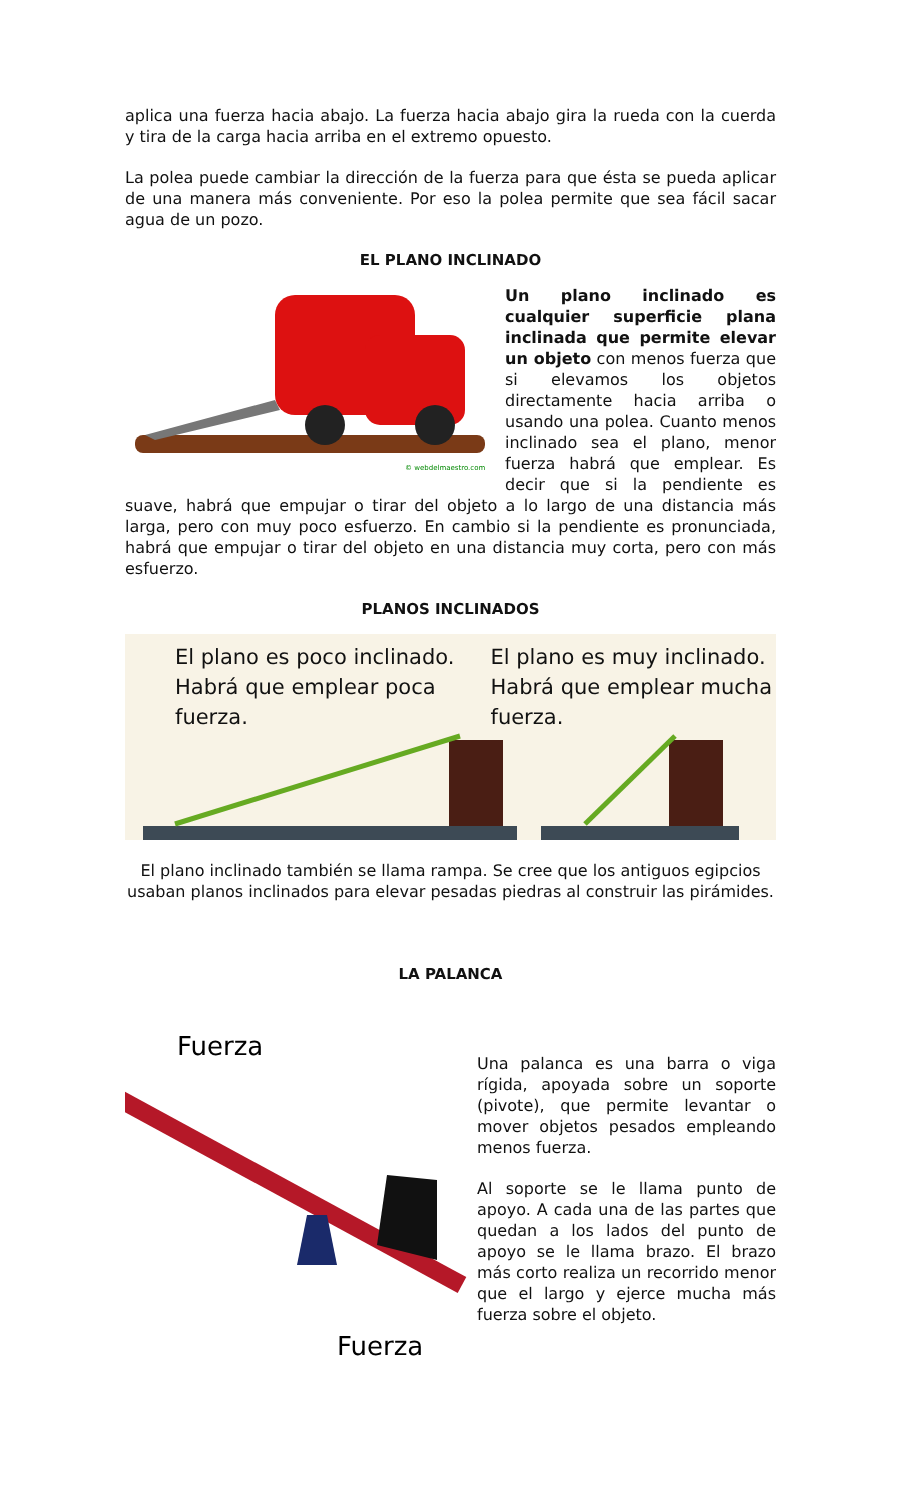aplica una fuerza hacia abajo. La fuerza hacia abajo gira la rueda con la cuerda y tira de la carga hacia arriba en el extremo opuesto.
La polea puede cambiar la dirección de la fuerza para que ésta se pueda aplicar de una manera más conveniente. Por eso la polea permite que sea fácil sacar agua de un pozo.
EL PLANO INCLINADO
© webdelmaestro.com
Un plano inclinado es cualquier superficie plana inclinada que permite elevar un objeto con menos fuerza que si elevamos los objetos directamente hacia arriba o usando una polea. Cuanto menos inclinado sea el plano, menor fuerza habrá que emplear. Es decir que si la pendiente es suave, habrá que empujar o tirar del objeto a lo largo de una distancia más larga, pero con muy poco esfuerzo. En cambio si la pendiente es pronunciada, habrá que empujar o tirar del objeto en una distancia muy corta, pero con más esfuerzo.
PLANOS INCLINADOS
El plano es poco inclinado. Habrá que emplear poca fuerza.
El plano es muy inclinado. Habrá que emplear mucha fuerza.
El plano inclinado también se llama rampa. Se cree que los antiguos egipcios usaban planos inclinados para elevar pesadas piedras al construir las pirámides.
LA PALANCA
Fuerza
Fuerza
Una palanca es una barra o viga rígida, apoyada sobre un soporte (pivote), que permite levantar o mover objetos pesados empleando menos fuerza.
Al soporte se le llama punto de apoyo. A cada una de las partes que quedan a los lados del punto de apoyo se le llama brazo. El brazo más corto realiza un recorrido menor que el largo y ejerce mucha más fuerza sobre el objeto.